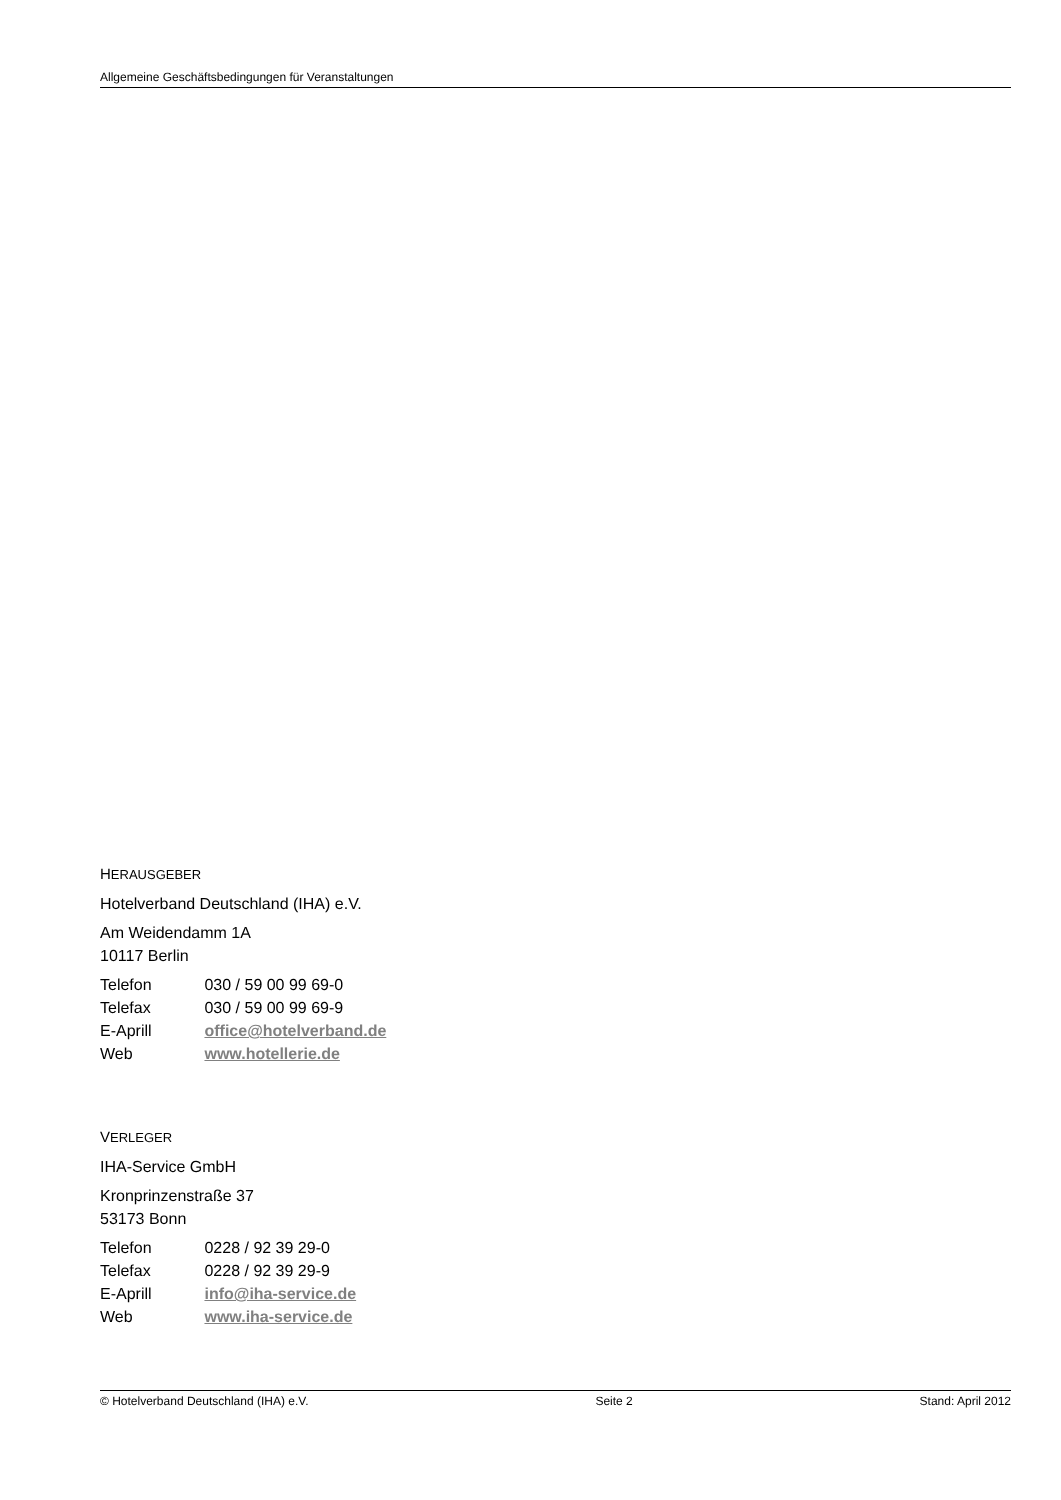Allgemeine Geschäftsbedingungen für Veranstaltungen
HERAUSGEBER
Hotelverband Deutschland (IHA) e.V.
Am Weidendamm 1A
10117 Berlin
Telefon 030 / 59 00 99 69-0
Telefax 030 / 59 00 99 69-9
E-Aprill office@hotelverband.de
Web www.hotellerie.de
VERLEGER
IHA-Service GmbH
Kronprinzenstraße 37
53173 Bonn
Telefon 0228 / 92 39 29-0
Telefax 0228 / 92 39 29-9
E-Aprill info@iha-service.de
Web www.iha-service.de
© Hotelverband Deutschland (IHA) e.V. Seite 2 Stand: April 2012